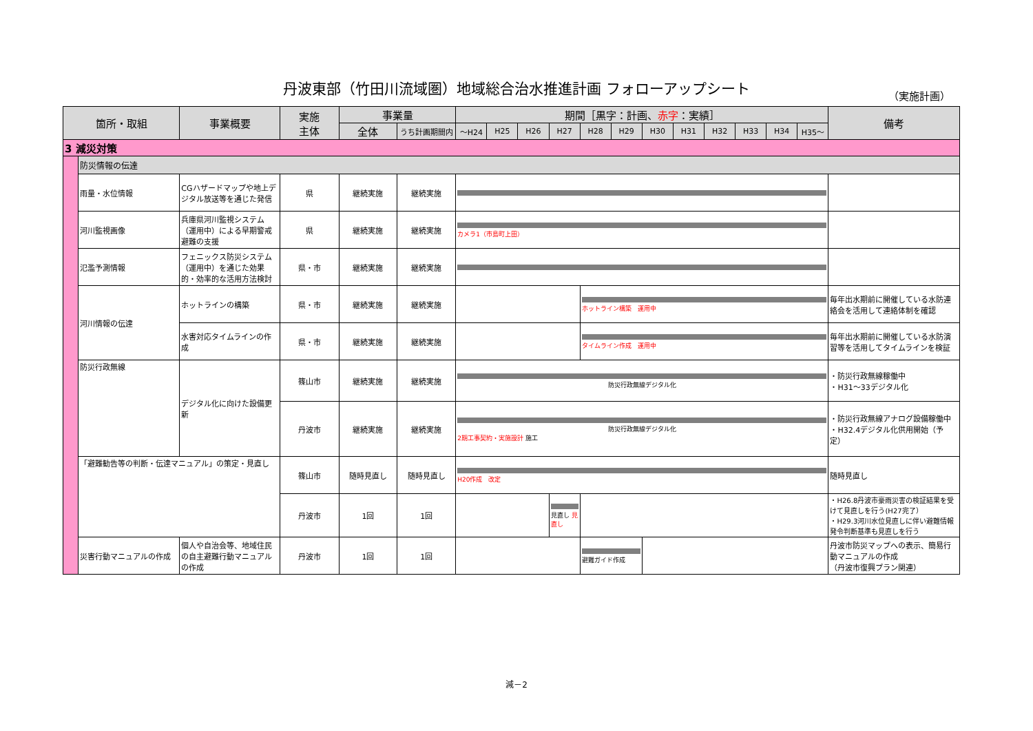丹波東部（竹田川流域圏）地域総合治水推進計画 フォローアップシート （実施計画）
| 箇所・取組 | | 事業概要 | 実施 主体 | 事業量 | | 期間［黒字：計画、 赤字 ：実績］ | | | | | | | | | | | | 備考 |
| --- | --- | --- | --- | --- | --- | --- | --- | --- | --- | --- | --- | --- | --- | --- | --- | --- | --- | --- |
| | | | | 全体 | うち計画期間内 | ～H24 | H25 | H26 | H27 | H28 | H29 | H30 | H31 | H32 | H33 | H34 | H35～ | |
| 3 減災対策 | | | | | | | | | | | | | | | | | | |
| | 防災情報の伝達 | | | | | | | | | | | | | | | | | |
| | 雨量・水位情報 | CGハザードマップや地上デジタル放送等を通じた発信 | 県 | 継続実施 | 継続実施 | | | | | | | | | | | | | |
| | 河川監視画像 | 兵庫県河川監視システム（運用中）による早期警戒避難の支援 | 県 | 継続実施 | 継続実施 | カメラ1（市島町上田） | | | | | | | | | | | | |
| | 氾濫予測情報 | フェニックス防災システム（運用中）を通じた効果的・効率的な活用方法検討 | 県・市 | 継続実施 | 継続実施 | | | | | | | | | | | | | |
| | 河川情報の伝達 | ホットラインの構築 | 県・市 | 継続実施 | 継続実施 | | | | | ホットライン構築 運用中 | | | | | | | | 毎年出水期前に開催している水防連絡会を活用して連絡体制を確認 |
| | | 水害対応タイムラインの作成 | 県・市 | 継続実施 | 継続実施 | | | | | タイムライン作成 運用中 | | | | | | | | 毎年出水期前に開催している水防演習等を活用してタイムラインを検証 |
| | 防災行政無線 | デジタル化に向けた設備更新 | 篠山市 | 継続実施 | 継続実施 | 防災行政無線デジタル化 | | | | | | | | | | | | ・防災行政無線稼働中 ・H31～33デジタル化 |
| | | | 丹波市 | 継続実施 | 継続実施 | 防災行政無線デジタル化 2期工事契約・実施設計 施工 | | | | | | | | | | | | ・防災行政無線アナログ設備稼働中 ・H32.4デジタル化供用開始（予定） |
| | 「避難勧告等の判断・伝達マニュアル」の策定・見直し | | 篠山市 | 随時見直し | 随時見直し | H20作成 改定 | | | | | | | | | | | | 随時見直し |
| | | | 丹波市 | 1回 | 1回 | | | | 見直し 見直し | | | | | | | | | ・H26.8丹波市豪雨災害の検証結果を受けて見直しを行う(H27完了） ・H29.3河川水位見直しに伴い避難情報発令判断基準も見直しを行う |
| | 災害行動マニュアルの作成 | 個人や自治会等、地域住民の自主避難行動マニュアルの作成 | 丹波市 | 1回 | 1回 | | | | | 避難ガイド作成 | | | | | | | | 丹波市防災マップへの表示、簡易行動マニュアルの作成 （丹波市復興プラン関連） |
減－2